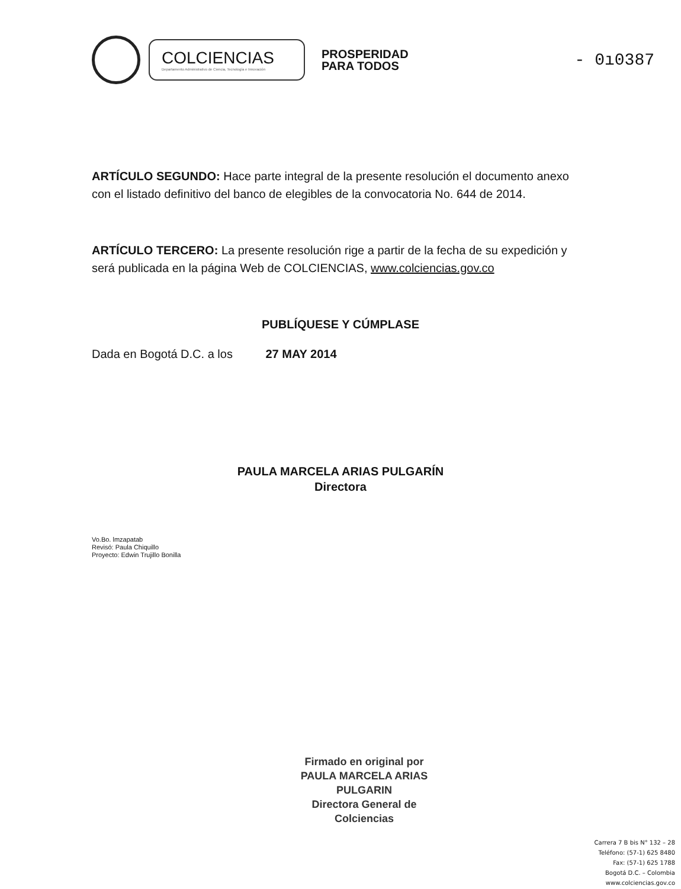COLCIENCIAS
Departamento Administrativo de Ciencia, Tecnología e Innovación
PROSPERIDAD
PARA TODOS
- 0ı03​87
ARTÍCULO SEGUNDO: Hace parte integral de la presente resolución el documento anexo con el listado definitivo del banco de elegibles de la convocatoria No. 644 de 2014.
ARTÍCULO TERCERO: La presente resolución rige a partir de la fecha de su expedición y será publicada en la página Web de COLCIENCIAS, www.colciencias.gov.co
PUBLÍQUESE Y CÚMPLASE
Dada en Bogotá D.C. a los 27 MAY 2014
PAULA MARCELA ARIAS PULGARÍN
Directora
Vo.Bo. lmzapatab
Revisó: Paula Chiquillo
Proyecto: Edwin Trujillo Bonilla
Firmado en original por
PAULA MARCELA ARIAS PULGARIN
Directora General de Colciencias
Carrera 7 B bis N° 132 – 28
Teléfono: (57-1) 625 8480
Fax: (57-1) 625 1788
Bogotá D.C. – Colombia
www.colciencias.gov.co